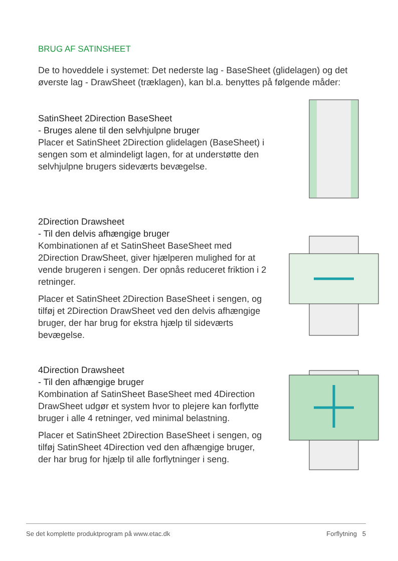BRUG AF SATINSHEET
De to hoveddele i systemet: Det nederste lag - BaseSheet (glidelagen) og det øverste lag - DrawSheet (træklagen), kan bl.a. benyttes på følgende måder:
SatinSheet 2Direction BaseSheet
- Bruges alene til den selvhjulpne bruger
Placer et SatinSheet 2Direction glidelagen (BaseSheet) i sengen som et almindeligt lagen, for at understøtte den selvhjulpne brugers sideværts bevægelse.
2Direction Drawsheet
- Til den delvis afhængige bruger
Kombinationen af et SatinSheet BaseSheet med 2Direction DrawSheet, giver hjælperen mulighed for at vende brugeren i sengen. Der opnås reduceret friktion i 2 retninger.
Placer et SatinSheet 2Direction BaseSheet i sengen, og tilføj et 2Direction DrawSheet ved den delvis afhængige bruger, der har brug for ekstra hjælp til sideværts bevægelse.
4Direction Drawsheet
- Til den afhængige bruger
Kombination af SatinSheet BaseSheet med 4Direction DrawSheet udgør et system hvor to plejere kan forflytte bruger i alle 4 retninger, ved minimal belastning.
Placer et SatinSheet 2Direction BaseSheet i sengen, og tilføj SatinSheet 4Direction ved den afhængige bruger, der har brug for hjælp til alle forflytninger i seng.
Se det komplette produktprogram på www.etac.dk Forflytning 5